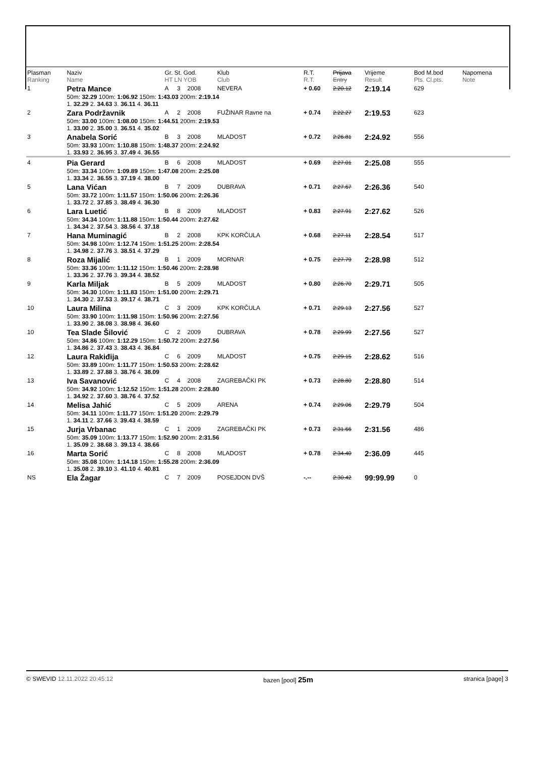| Plasman Ranking | Naziv Name | Gr. St. God. HT LN YOB | | | Klub Club | R.T. R.T. | Prijava Entry | Vrijeme Result | Bod M.bod Pts. Cl.pts. | Napomena Note |
| --- | --- | --- | --- | --- | --- | --- | --- | --- | --- | --- |
| 1 | Petra Mance | A | 3 | 2008 | NEVERA | + 0.60 | 2:20.12 | 2:19.14 | 629 | |
| | 50m: 32.29 100m: 1:06.92 150m: 1:43.03 200m: 2:19.14 1. 32.29 2. 34.63 3. 36.11 4. 36.11 | | | | | | | | | |
| 2 | Zara Podržavnik | A | 2 | 2008 | FUŽINAR Ravne na | + 0.74 | 2:22.27 | 2:19.53 | 623 | |
| | 50m: 33.00 100m: 1:08.00 150m: 1:44.51 200m: 2:19.53 1. 33.00 2. 35.00 3. 36.51 4. 35.02 | | | | | | | | | |
| 3 | Anabela Sorić | B | 3 | 2008 | MLADOST | + 0.72 | 2:26.81 | 2:24.92 | 556 | |
| | 50m: 33.93 100m: 1:10.88 150m: 1:48.37 200m: 2:24.92 1. 33.93 2. 36.95 3. 37.49 4. 36.55 | | | | | | | | | |
| 4 | Pia Gerard | B | 6 | 2008 | MLADOST | + 0.69 | 2:27.01 | 2:25.08 | 555 | |
| | 50m: 33.34 100m: 1:09.89 150m: 1:47.08 200m: 2:25.08 1. 33.34 2. 36.55 3. 37.19 4. 38.00 | | | | | | | | | |
| 5 | Lana Vićan | B | 7 | 2009 | DUBRAVA | + 0.71 | 2:27.67 | 2:26.36 | 540 | |
| | 50m: 33.72 100m: 1:11.57 150m: 1:50.06 200m: 2:26.36 1. 33.72 2. 37.85 3. 38.49 4. 36.30 | | | | | | | | | |
| 6 | Lara Luetić | B | 8 | 2009 | MLADOST | + 0.83 | 2:27.91 | 2:27.62 | 526 | |
| | 50m: 34.34 100m: 1:11.88 150m: 1:50.44 200m: 2:27.62 1. 34.34 2. 37.54 3. 38.56 4. 37.18 | | | | | | | | | |
| 7 | Hana Muminagić | B | 2 | 2008 | KPK KORČULA | + 0.68 | 2:27.11 | 2:28.54 | 517 | |
| | 50m: 34.98 100m: 1:12.74 150m: 1:51.25 200m: 2:28.54 1. 34.98 2. 37.76 3. 38.51 4. 37.29 | | | | | | | | | |
| 8 | Roza Mijalić | B | 1 | 2009 | MORNAR | + 0.75 | 2:27.79 | 2:28.98 | 512 | |
| | 50m: 33.36 100m: 1:11.12 150m: 1:50.46 200m: 2:28.98 1. 33.36 2. 37.76 3. 39.34 4. 38.52 | | | | | | | | | |
| 9 | Karla Miljak | B | 5 | 2009 | MLADOST | + 0.80 | 2:26.70 | 2:29.71 | 505 | |
| | 50m: 34.30 100m: 1:11.83 150m: 1:51.00 200m: 2:29.71 1. 34.30 2. 37.53 3. 39.17 4. 38.71 | | | | | | | | | |
| 10 | Laura Milina | C | 3 | 2009 | KPK KORČULA | + 0.71 | 2:29.13 | 2:27.56 | 527 | |
| | 50m: 33.90 100m: 1:11.98 150m: 1:50.96 200m: 2:27.56 1. 33.90 2. 38.08 3. 38.98 4. 36.60 | | | | | | | | | |
| 10 | Tea Slade Šilović | C | 2 | 2009 | DUBRAVA | + 0.78 | 2:29.99 | 2:27.56 | 527 | |
| | 50m: 34.86 100m: 1:12.29 150m: 1:50.72 200m: 2:27.56 1. 34.86 2. 37.43 3. 38.43 4. 36.84 | | | | | | | | | |
| 12 | Laura Rakiđija | C | 6 | 2009 | MLADOST | + 0.75 | 2:29.15 | 2:28.62 | 516 | |
| | 50m: 33.89 100m: 1:11.77 150m: 1:50.53 200m: 2:28.62 1. 33.89 2. 37.88 3. 38.76 4. 38.09 | | | | | | | | | |
| 13 | Iva Savanović | C | 4 | 2008 | ZAGREBAČKI PK | + 0.73 | 2:28.80 | 2:28.80 | 514 | |
| | 50m: 34.92 100m: 1:12.52 150m: 1:51.28 200m: 2:28.80 1. 34.92 2. 37.60 3. 38.76 4. 37.52 | | | | | | | | | |
| 14 | Melisa Jahić | C | 5 | 2009 | ARENA | + 0.74 | 2:29.06 | 2:29.79 | 504 | |
| | 50m: 34.11 100m: 1:11.77 150m: 1:51.20 200m: 2:29.79 1. 34.11 2. 37.66 3. 39.43 4. 38.59 | | | | | | | | | |
| 15 | Jurja Vrbanac | C | 1 | 2009 | ZAGREBAČKI PK | + 0.73 | 2:31.66 | 2:31.56 | 486 | |
| | 50m: 35.09 100m: 1:13.77 150m: 1:52.90 200m: 2:31.56 1. 35.09 2. 38.68 3. 39.13 4. 38.66 | | | | | | | | | |
| 16 | Marta Sorić | C | 8 | 2008 | MLADOST | + 0.78 | 2:34.40 | 2:36.09 | 445 | |
| | 50m: 35.08 100m: 1:14.18 150m: 1:55.28 200m: 2:36.09 1. 35.08 2. 39.10 3. 41.10 4. 40.81 | | | | | | | | | |
| NS | Ela Žagar | C | 7 | 2009 | POSEJDON DVŠ | -.-- | 2:30.42 | 99:99.99 | 0 | |
© SWEVID 12.11.2022 20:45:12 bazen [pool] 25m stranica [page] 3